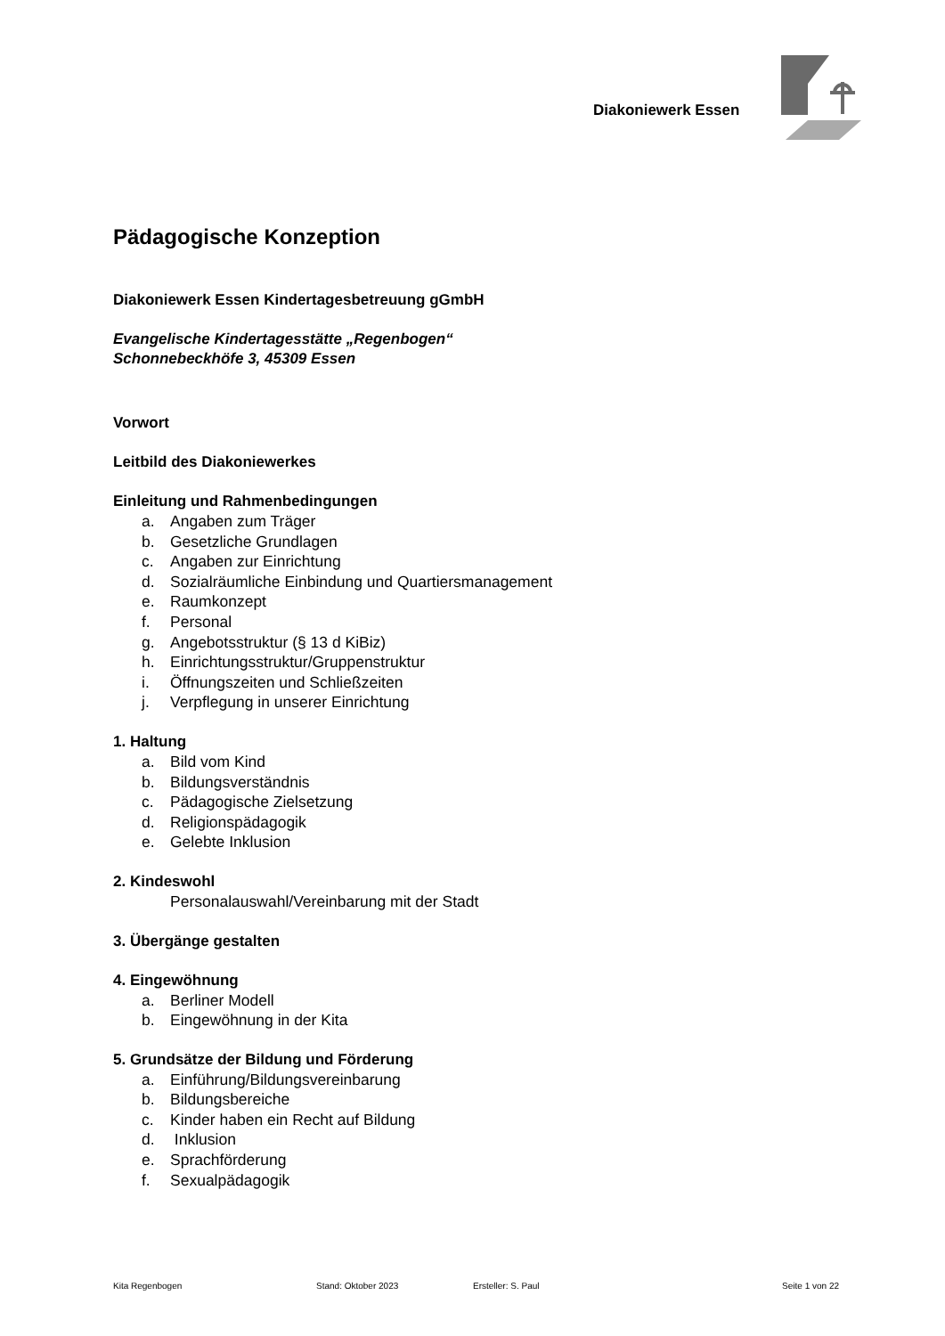Diakoniewerk Essen
Pädagogische Konzeption
Diakoniewerk Essen Kindertagesbetreuung gGmbH
Evangelische Kindertagesstätte „Regenbogen“
Schonnebeckhöfe 3, 45309 Essen
Vorwort
Leitbild des Diakoniewerkes
Einleitung und Rahmenbedingungen
a. Angaben zum Träger
b. Gesetzliche Grundlagen
c. Angaben zur Einrichtung
d. Sozialräumliche Einbindung und Quartiersmanagement
e. Raumkonzept
f. Personal
g. Angebotsstruktur (§ 13 d KiBiz)
h. Einrichtungsstruktur/Gruppenstruktur
i. Öffnungszeiten und Schließzeiten
j. Verpflegung in unserer Einrichtung
1. Haltung
a. Bild vom Kind
b. Bildungsverständnis
c. Pädagogische Zielsetzung
d. Religionspädagogik
e. Gelebte Inklusion
2. Kindeswohl
Personalauswahl/Vereinbarung mit der Stadt
3. Übergänge gestalten
4. Eingewöhnung
a. Berliner Modell
b. Eingewöhnung in der Kita
5. Grundsätze der Bildung und Förderung
a. Einführung/Bildungsvereinbarung
b. Bildungsbereiche
c. Kinder haben ein Recht auf Bildung
d. Inklusion
e. Sprachförderung
f. Sexualpädagogik
Kita Regenbogen Stand: Oktober 2023 Ersteller: S. Paul Seite 1 von 22